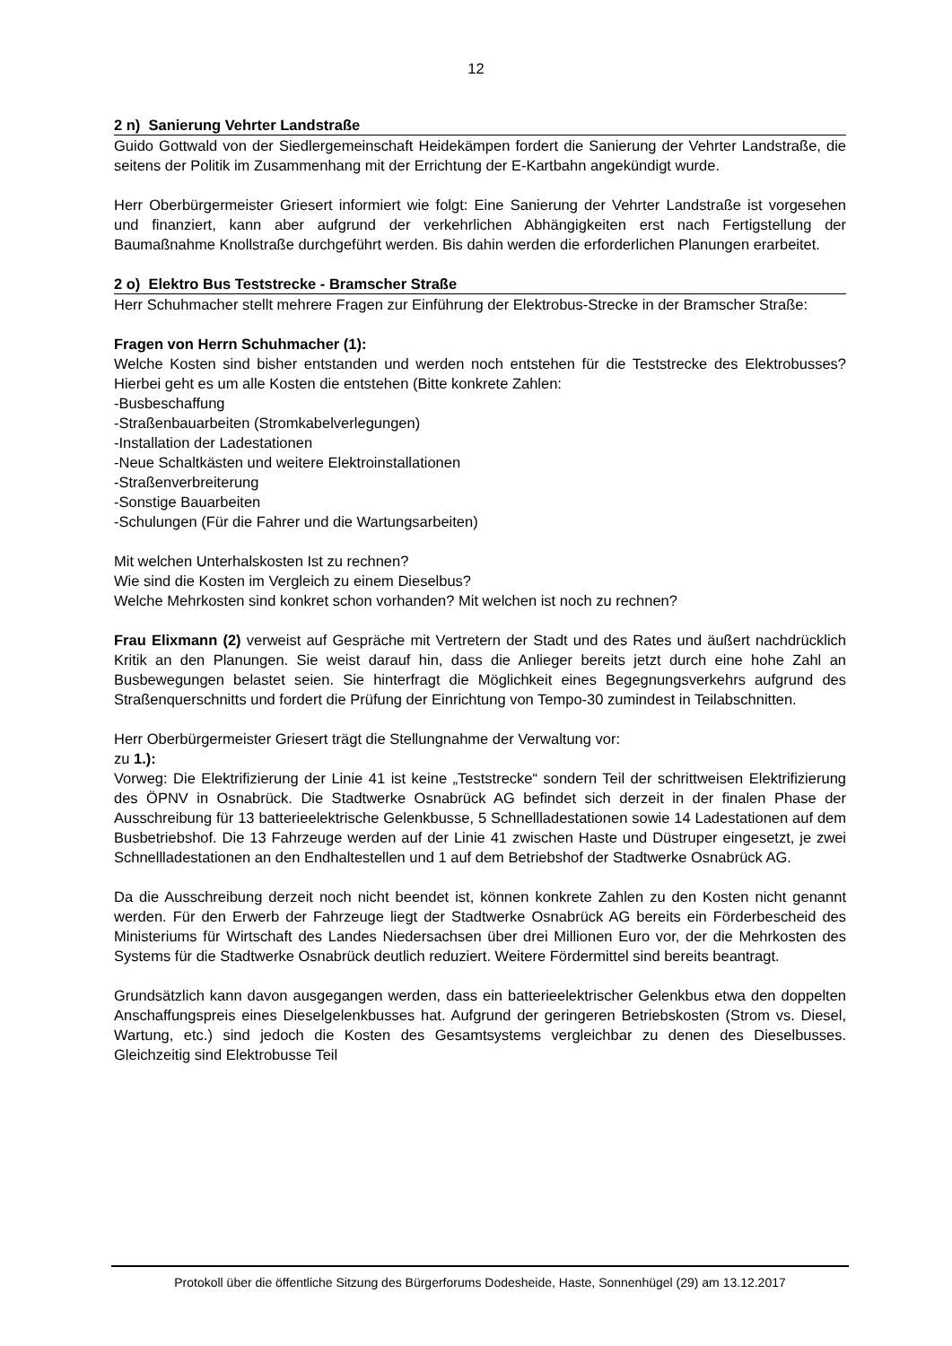12
2 n) Sanierung Vehrter Landstraße
Guido Gottwald von der Siedlergemeinschaft Heidekämpen fordert die Sanierung der Vehrter Landstraße, die seitens der Politik im Zusammenhang mit der Errichtung der E-Kartbahn angekündigt wurde.
Herr Oberbürgermeister Griesert informiert wie folgt: Eine Sanierung der Vehrter Landstraße ist vorgesehen und finanziert, kann aber aufgrund der verkehrlichen Abhängigkeiten erst nach Fertigstellung der Baumaßnahme Knollstraße durchgeführt werden. Bis dahin werden die erforderlichen Planungen erarbeitet.
2 o) Elektro Bus Teststrecke - Bramscher Straße
Herr Schuhmacher stellt mehrere Fragen zur Einführung der Elektrobus-Strecke in der Bramscher Straße:
Fragen von Herrn Schuhmacher (1):
Welche Kosten sind bisher entstanden und werden noch entstehen für die Teststrecke des Elektrobusses? Hierbei geht es um alle Kosten die entstehen (Bitte konkrete Zahlen:
-Busbeschaffung
-Straßenbauarbeiten (Stromkabelverlegungen)
-Installation der Ladestationen
-Neue Schaltkästen und weitere Elektroinstallationen
-Straßenverbreiterung
-Sonstige Bauarbeiten
-Schulungen (Für die Fahrer und die Wartungsarbeiten)
Mit welchen Unterhalskosten Ist zu rechnen?
Wie sind die Kosten im Vergleich zu einem Dieselbus?
Welche Mehrkosten sind konkret schon vorhanden? Mit welchen ist noch zu rechnen?
Frau Elixmann (2) verweist auf Gespräche mit Vertretern der Stadt und des Rates und äußert nachdrücklich Kritik an den Planungen. Sie weist darauf hin, dass die Anlieger bereits jetzt durch eine hohe Zahl an Busbewegungen belastet seien. Sie hinterfragt die Möglichkeit eines Begegnungsverkehrs aufgrund des Straßenquerschnitts und fordert die Prüfung der Einrichtung von Tempo-30 zumindest in Teilabschnitten.
Herr Oberbürgermeister Griesert trägt die Stellungnahme der Verwaltung vor:
zu 1.):
Vorweg: Die Elektrifizierung der Linie 41 ist keine „Teststrecke“ sondern Teil der schrittweisen Elektrifizierung des ÖPNV in Osnabrück. Die Stadtwerke Osnabrück AG befindet sich derzeit in der finalen Phase der Ausschreibung für 13 batterieelektrische Gelenkbusse, 5 Schnellladestationen sowie 14 Ladestationen auf dem Busbetriebshof. Die 13 Fahrzeuge werden auf der Linie 41 zwischen Haste und Düstruper eingesetzt, je zwei Schnellladestationen an den Endhaltestellen und 1 auf dem Betriebshof der Stadtwerke Osnabrück AG.
Da die Ausschreibung derzeit noch nicht beendet ist, können konkrete Zahlen zu den Kosten nicht genannt werden. Für den Erwerb der Fahrzeuge liegt der Stadtwerke Osnabrück AG bereits ein Förderbescheid des Ministeriums für Wirtschaft des Landes Niedersachsen über drei Millionen Euro vor, der die Mehrkosten des Systems für die Stadtwerke Osnabrück deutlich reduziert. Weitere Fördermittel sind bereits beantragt.
Grundsätzlich kann davon ausgegangen werden, dass ein batterieelektrischer Gelenkbus etwa den doppelten Anschaffungspreis eines Dieselgelenkbusses hat. Aufgrund der geringeren Betriebskosten (Strom vs. Diesel, Wartung, etc.) sind jedoch die Kosten des Gesamtsystems vergleichbar zu denen des Dieselbusses. Gleichzeitig sind Elektrobusse Teil
Protokoll über die öffentliche Sitzung des Bürgerforums Dodesheide, Haste, Sonnenhügel (29) am 13.12.2017